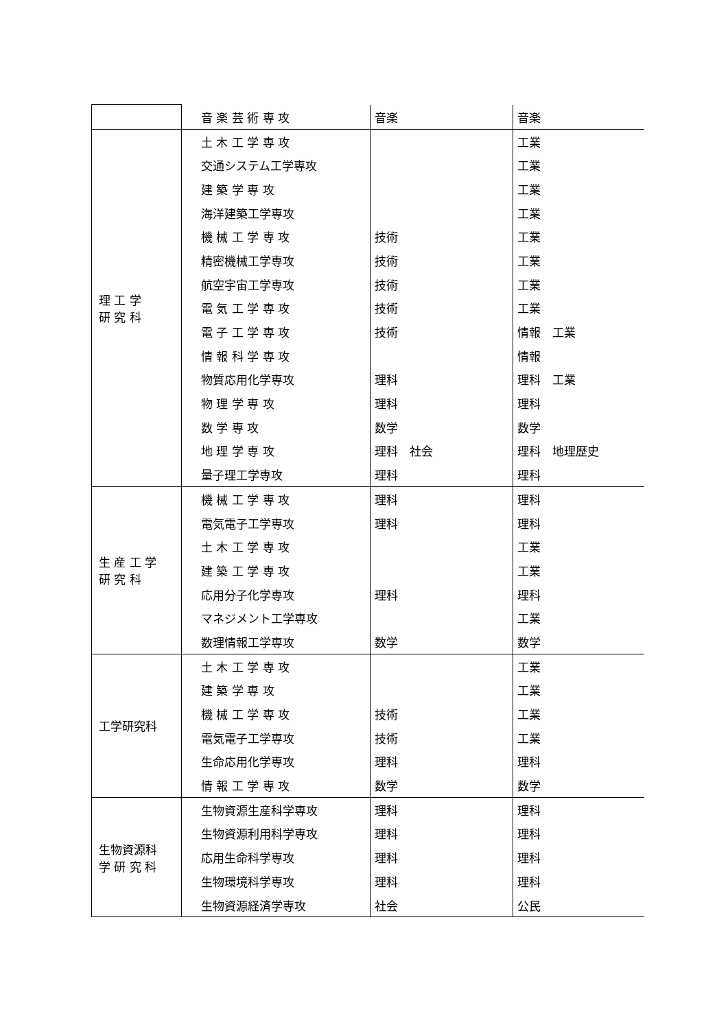| | 音 楽 芸 術 専 攻 | 音楽 | 音楽 |
| 理 工 学 研 究 科 | 土 木 工 学 専 攻 | | 工業 |
| | 交通システム工学専攻 | | 工業 |
| | 建 築 学 専 攻 | | 工業 |
| | 海洋建築工学専攻 | | 工業 |
| | 機 械 工 学 専 攻 | 技術 | 工業 |
| | 精密機械工学専攻 | 技術 | 工業 |
| | 航空宇宙工学専攻 | 技術 | 工業 |
| | 電 気 工 学 専 攻 | 技術 | 工業 |
| | 電 子 工 学 専 攻 | 技術 | 情報 工業 |
| | 情 報 科 学 専 攻 | | 情報 |
| | 物質応用化学専攻 | 理科 | 理科 工業 |
| | 物 理 学 専 攻 | 理科 | 理科 |
| | 数 学 専 攻 | 数学 | 数学 |
| | 地 理 学 専 攻 | 理科 社会 | 理科 地理歴史 |
| | 量子理工学専攻 | 理科 | 理科 |
| 生 産 工 学 研 究 科 | 機 械 工 学 専 攻 | 理科 | 理科 |
| | 電気電子工学専攻 | 理科 | 理科 |
| | 土 木 工 学 専 攻 | | 工業 |
| | 建 築 工 学 専 攻 | | 工業 |
| | 応用分子化学専攻 | 理科 | 理科 |
| | マネジメント工学専攻 | | 工業 |
| | 数理情報工学専攻 | 数学 | 数学 |
| 工学研究科 | 土 木 工 学 専 攻 | | 工業 |
| | 建 築 学 専 攻 | | 工業 |
| | 機 械 工 学 専 攻 | 技術 | 工業 |
| | 電気電子工学専攻 | 技術 | 工業 |
| | 生命応用化学専攻 | 理科 | 理科 |
| | 情 報 工 学 専 攻 | 数学 | 数学 |
| 生物資源科 学 研 究 科 | 生物資源生産科学専攻 | 理科 | 理科 |
| | 生物資源利用科学専攻 | 理科 | 理科 |
| | 応用生命科学専攻 | 理科 | 理科 |
| | 生物環境科学専攻 | 理科 | 理科 |
| | 生物資源経済学専攻 | 社会 | 公民 |